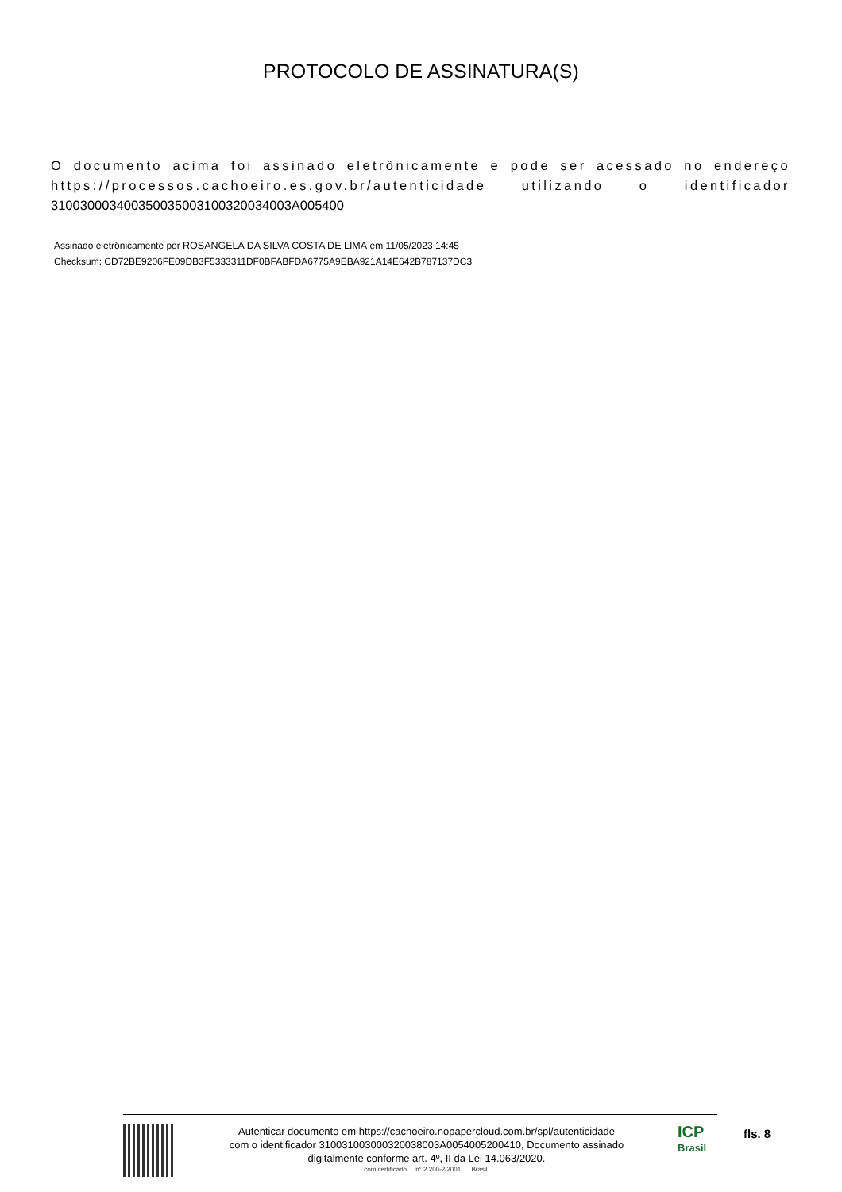PROTOCOLO DE ASSINATURA(S)
O documento acima foi assinado eletrônicamente e pode ser acessado no endereço https://processos.cachoeiro.es.gov.br/autenticidade utilizando o identificador 310030003400350035003100320034003A005400
Assinado eletrônicamente por ROSANGELA DA SILVA COSTA DE LIMA em 11/05/2023 14:45
Checksum: CD72BE9206FE09DB3F5333311DF0BFABFDA6775A9EBA921A14E642B787137DC3
Autenticar documento em https://cachoeiro.nopapercloud.com.br/spl/autenticidade
com o identificador 310031003000320038003A0054005200410, Documento assinado
digitalmente conforme art. 4º, II da Lei 14.063/2020.
com certificado ... n° 2.200-2/2001, ... Brasil.
ICP
Brasil
fls. 8